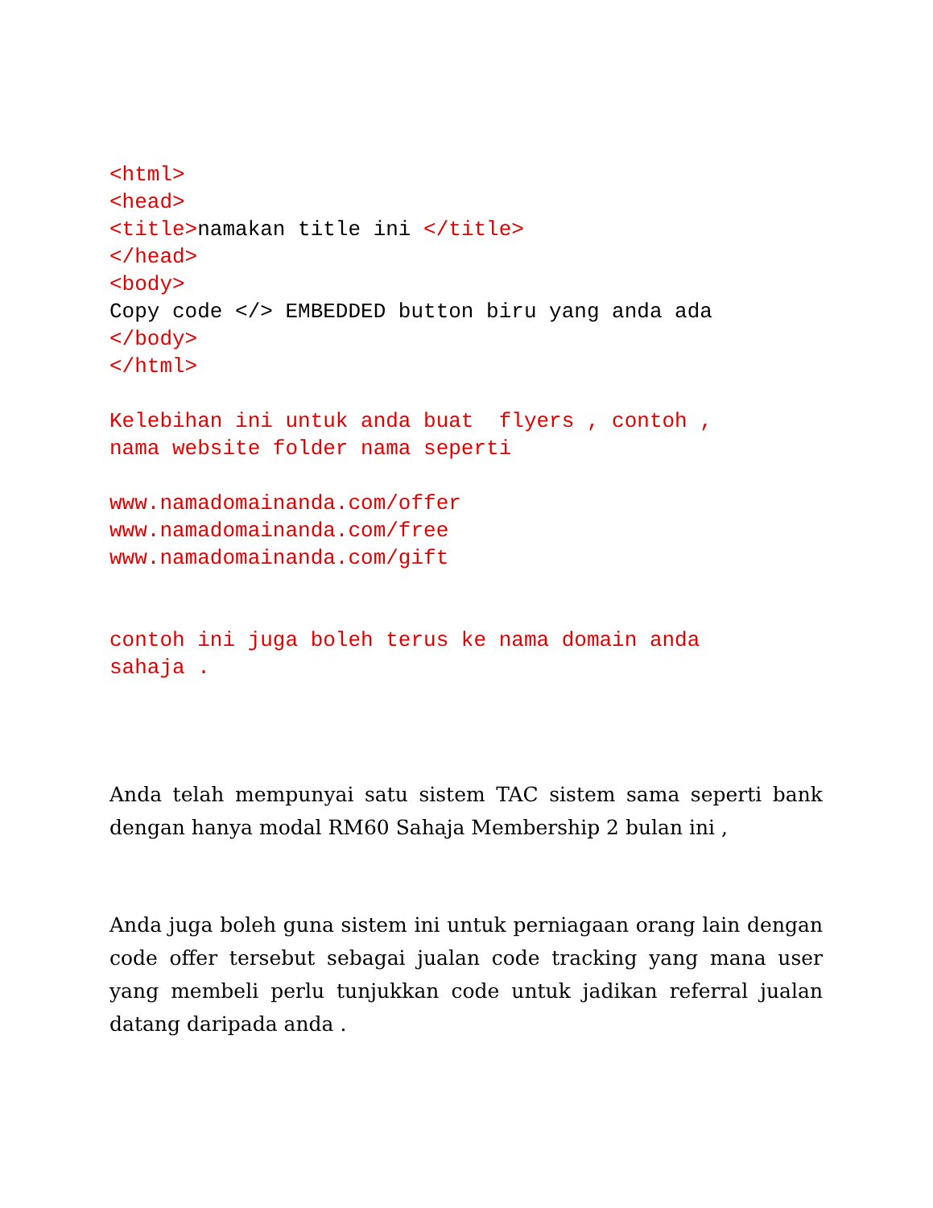<html>
<head>
<title>namakan title ini </title>
</head>
<body>
Copy code </> EMBEDDED button biru yang anda ada
</body>
</html>

Kelebihan ini untuk anda buat  flyers , contoh ,
nama website folder nama seperti

www.namadomainanda.com/offer
www.namadomainanda.com/free
www.namadomainanda.com/gift


contoh ini juga boleh terus ke nama domain anda
sahaja .
Anda telah mempunyai satu sistem TAC sistem sama seperti bank dengan hanya modal RM60 Sahaja Membership 2 bulan ini ,
Anda juga boleh guna sistem ini untuk perniagaan orang lain dengan code offer tersebut sebagai jualan code tracking yang mana user yang membeli perlu tunjukkan code untuk jadikan referral jualan datang daripada anda .